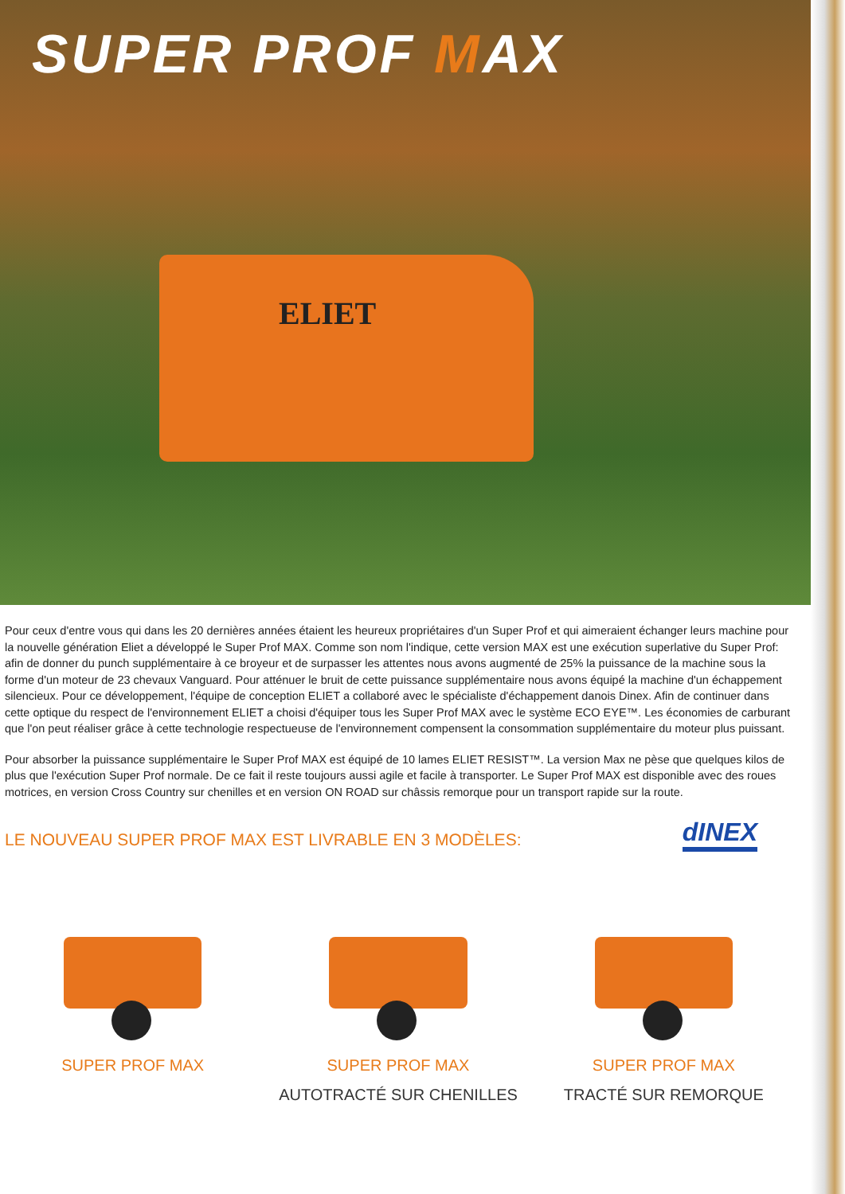SUPER PROF MAX
ELIET
Pour ceux d'entre vous qui dans les 20 dernières années étaient les heureux propriétaires d'un Super Prof et qui aimeraient échanger leurs machine pour la nouvelle génération Eliet a développé le Super Prof MAX. Comme son nom l'indique, cette version MAX est une exécution superlative du Super Prof: afin de donner du punch supplémentaire à ce broyeur et de surpasser les attentes nous avons augmenté de 25% la puissance de la machine sous la forme d'un moteur de 23 chevaux Vanguard. Pour atténuer le bruit de cette puissance supplémentaire nous avons équipé la machine d'un échappement silencieux. Pour ce développement, l'équipe de conception ELIET a collaboré avec le spécialiste d'échappement danois Dinex. Afin de continuer dans cette optique du respect de l'environnement ELIET a choisi d'équiper tous les Super Prof MAX avec le système ECO EYE™. Les économies de carburant que l'on peut réaliser grâce à cette technologie respectueuse de l'environnement compensent la consommation supplémentaire du moteur plus puissant.
Pour absorber la puissance supplémentaire le Super Prof MAX est équipé de 10 lames ELIET RESIST™. La version Max ne pèse que quelques kilos de plus que l'exécution Super Prof normale. De ce fait il reste toujours aussi agile et facile à transporter. Le Super Prof MAX est disponible avec des roues motrices, en version Cross Country sur chenilles et en version ON ROAD sur châssis remorque pour un transport rapide sur la route.
dINEX
LE NOUVEAU SUPER PROF MAX EST LIVRABLE EN 3 MODÈLES:
SUPER PROF MAX SUPER PROF MAX
AUTOTRACTÉ SUR CHENILLES
SUPER PROF MAX
TRACTÉ SUR REMORQUE